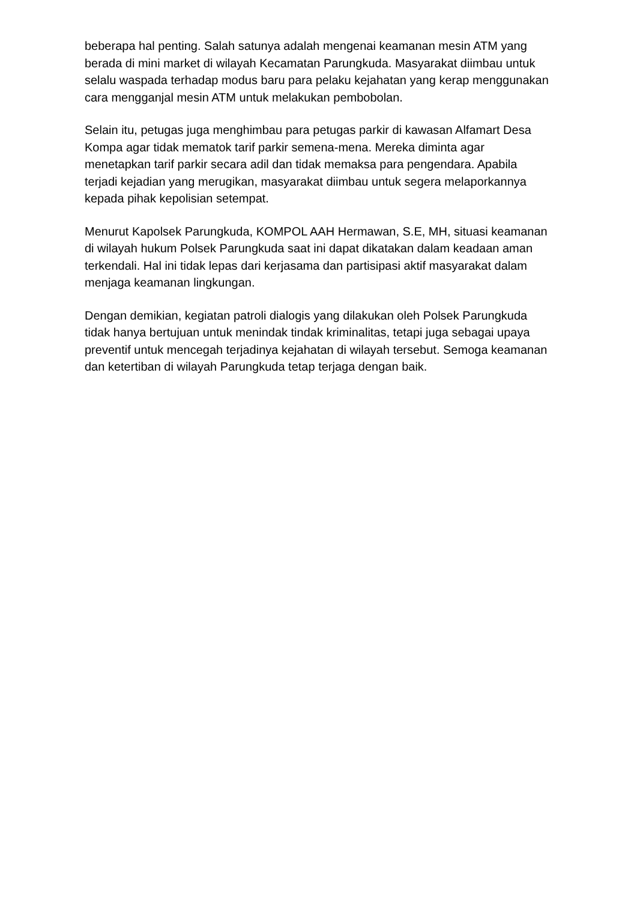beberapa hal penting. Salah satunya adalah mengenai keamanan mesin ATM yang berada di mini market di wilayah Kecamatan Parungkuda. Masyarakat diimbau untuk selalu waspada terhadap modus baru para pelaku kejahatan yang kerap menggunakan cara mengganjal mesin ATM untuk melakukan pembobolan.
Selain itu, petugas juga menghimbau para petugas parkir di kawasan Alfamart Desa Kompa agar tidak mematok tarif parkir semena-mena. Mereka diminta agar menetapkan tarif parkir secara adil dan tidak memaksa para pengendara. Apabila terjadi kejadian yang merugikan, masyarakat diimbau untuk segera melaporkannya kepada pihak kepolisian setempat.
Menurut Kapolsek Parungkuda, KOMPOL AAH Hermawan, S.E, MH, situasi keamanan di wilayah hukum Polsek Parungkuda saat ini dapat dikatakan dalam keadaan aman terkendali. Hal ini tidak lepas dari kerjasama dan partisipasi aktif masyarakat dalam menjaga keamanan lingkungan.
Dengan demikian, kegiatan patroli dialogis yang dilakukan oleh Polsek Parungkuda tidak hanya bertujuan untuk menindak tindak kriminalitas, tetapi juga sebagai upaya preventif untuk mencegah terjadinya kejahatan di wilayah tersebut. Semoga keamanan dan ketertiban di wilayah Parungkuda tetap terjaga dengan baik.